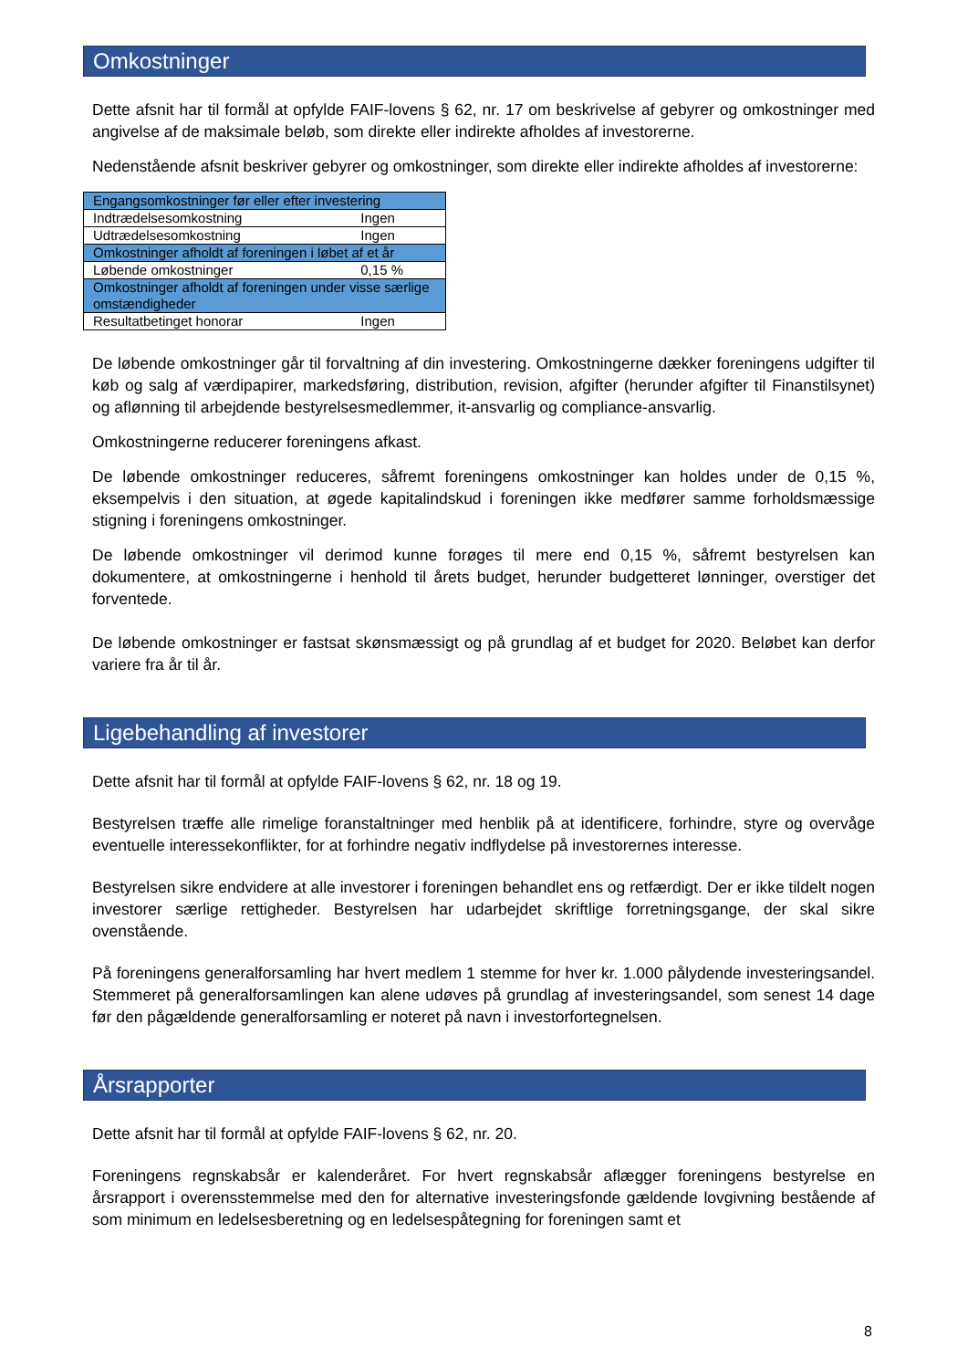Omkostninger
Dette afsnit har til formål at opfylde FAIF-lovens § 62, nr. 17 om beskrivelse af gebyrer og omkostninger med angivelse af de maksimale beløb, som direkte eller indirekte afholdes af investorerne.
Nedenstående afsnit beskriver gebyrer og omkostninger, som direkte eller indirekte afholdes af investorerne:
| Engangsomkostninger før eller efter investering | |
| Indtrædelsesomkostning | Ingen |
| Udtrædelsesomkostning | Ingen |
| Omkostninger afholdt af foreningen i løbet af et år | |
| Løbende omkostninger | 0,15 % |
| Omkostninger afholdt af foreningen under visse særlige omstændigheder | |
| Resultatbetinget honorar | Ingen |
De løbende omkostninger går til forvaltning af din investering. Omkostningerne dækker foreningens udgifter til køb og salg af værdipapirer, markedsføring, distribution, revision, afgifter (herunder afgifter til Finanstilsynet) og aflønning til arbejdende bestyrelsesmedlemmer, it-ansvarlig og compliance-ansvarlig.
Omkostningerne reducerer foreningens afkast.
De løbende omkostninger reduceres, såfremt foreningens omkostninger kan holdes under de 0,15 %, eksempelvis i den situation, at øgede kapitalindskud i foreningen ikke medfører samme forholdsmæssige stigning i foreningens omkostninger.
De løbende omkostninger vil derimod kunne forøges til mere end 0,15 %, såfremt bestyrelsen kan dokumentere, at omkostningerne i henhold til årets budget, herunder budgetteret lønninger, overstiger det forventede.
De løbende omkostninger er fastsat skønsmæssigt og på grundlag af et budget for 2020. Beløbet kan derfor variere fra år til år.
Ligebehandling af investorer
Dette afsnit har til formål at opfylde FAIF-lovens § 62, nr. 18 og 19.
Bestyrelsen træffe alle rimelige foranstaltninger med henblik på at identificere, forhindre, styre og overvåge eventuelle interessekonflikter, for at forhindre negativ indflydelse på investorernes interesse.
Bestyrelsen sikre endvidere at alle investorer i foreningen behandlet ens og retfærdigt. Der er ikke tildelt nogen investorer særlige rettigheder. Bestyrelsen har udarbejdet skriftlige forretningsgange, der skal sikre ovenstående.
På foreningens generalforsamling har hvert medlem 1 stemme for hver kr. 1.000 pålydende investeringsandel. Stemmeret på generalforsamlingen kan alene udøves på grundlag af investeringsandel, som senest 14 dage før den pågældende generalforsamling er noteret på navn i investorfortegnelsen.
Årsrapporter
Dette afsnit har til formål at opfylde FAIF-lovens § 62, nr. 20.
Foreningens regnskabsår er kalenderåret. For hvert regnskabsår aflægger foreningens bestyrelse en årsrapport i overensstemmelse med den for alternative investeringsfonde gældende lovgivning bestående af som minimum en ledelsesberetning og en ledelsespåtegning for foreningen samt et
8